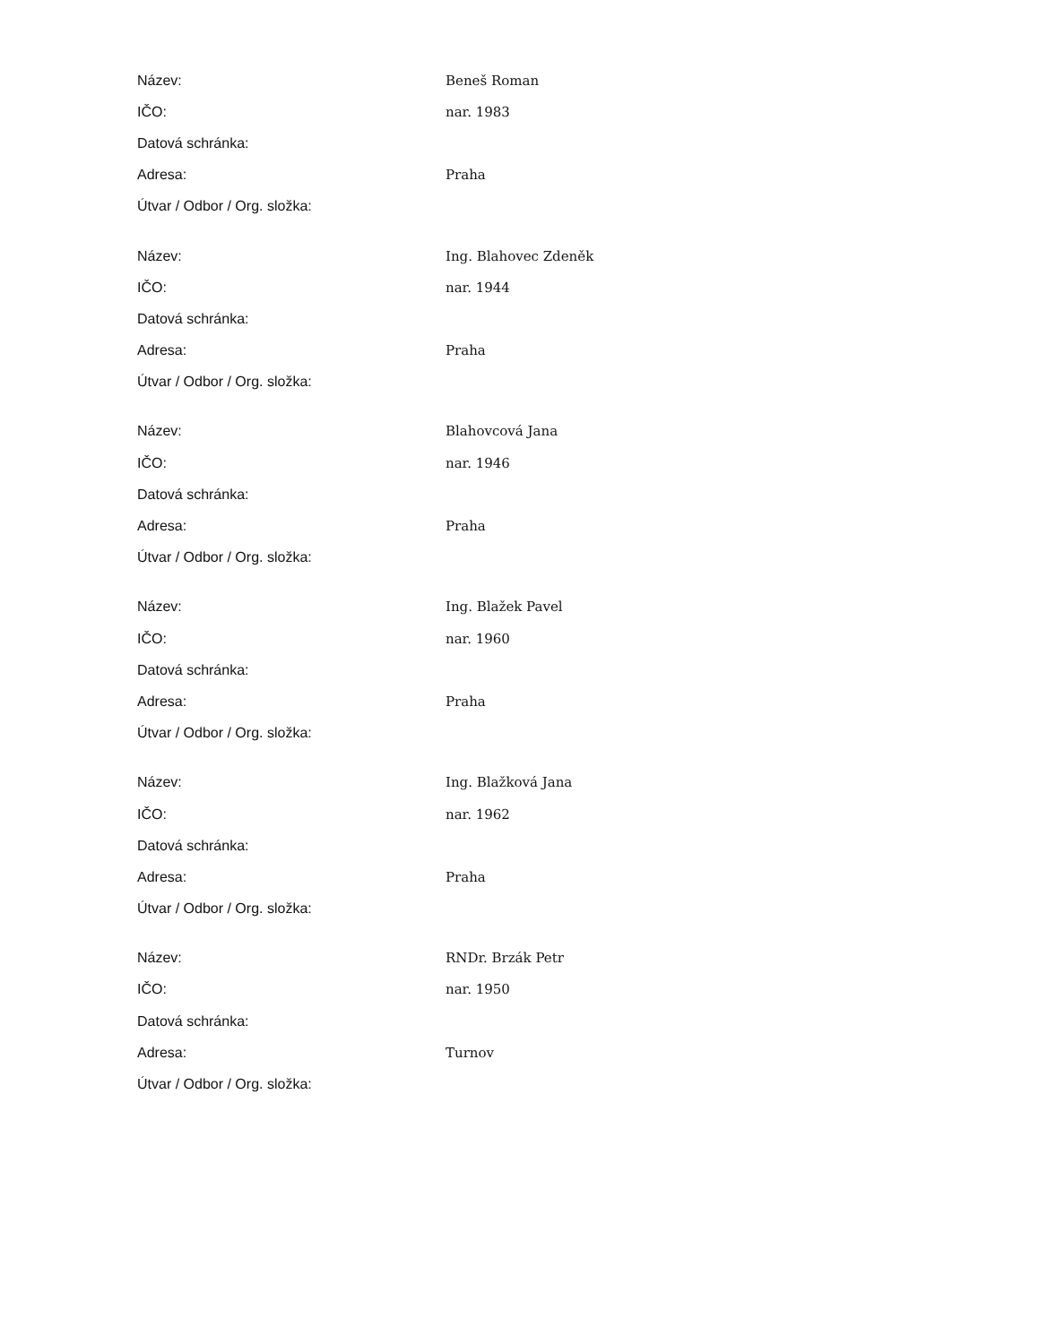| Název: | Beneš Roman |
| IČO: | nar. 1983 |
| Datová schránka: | |
| Adresa: | Praha |
| Útvar / Odbor / Org. složka: | |
| Název: | Ing. Blahovec Zdeněk |
| IČO: | nar. 1944 |
| Datová schránka: | |
| Adresa: | Praha |
| Útvar / Odbor / Org. složka: | |
| Název: | Blahovcová Jana |
| IČO: | nar. 1946 |
| Datová schránka: | |
| Adresa: | Praha |
| Útvar / Odbor / Org. složka: | |
| Název: | Ing. Blažek Pavel |
| IČO: | nar. 1960 |
| Datová schránka: | |
| Adresa: | Praha |
| Útvar / Odbor / Org. složka: | |
| Název: | Ing. Blažková Jana |
| IČO: | nar. 1962 |
| Datová schránka: | |
| Adresa: | Praha |
| Útvar / Odbor / Org. složka: | |
| Název: | RNDr. Brzák Petr |
| IČO: | nar. 1950 |
| Datová schránka: | |
| Adresa: | Turnov |
| Útvar / Odbor / Org. složka: | |